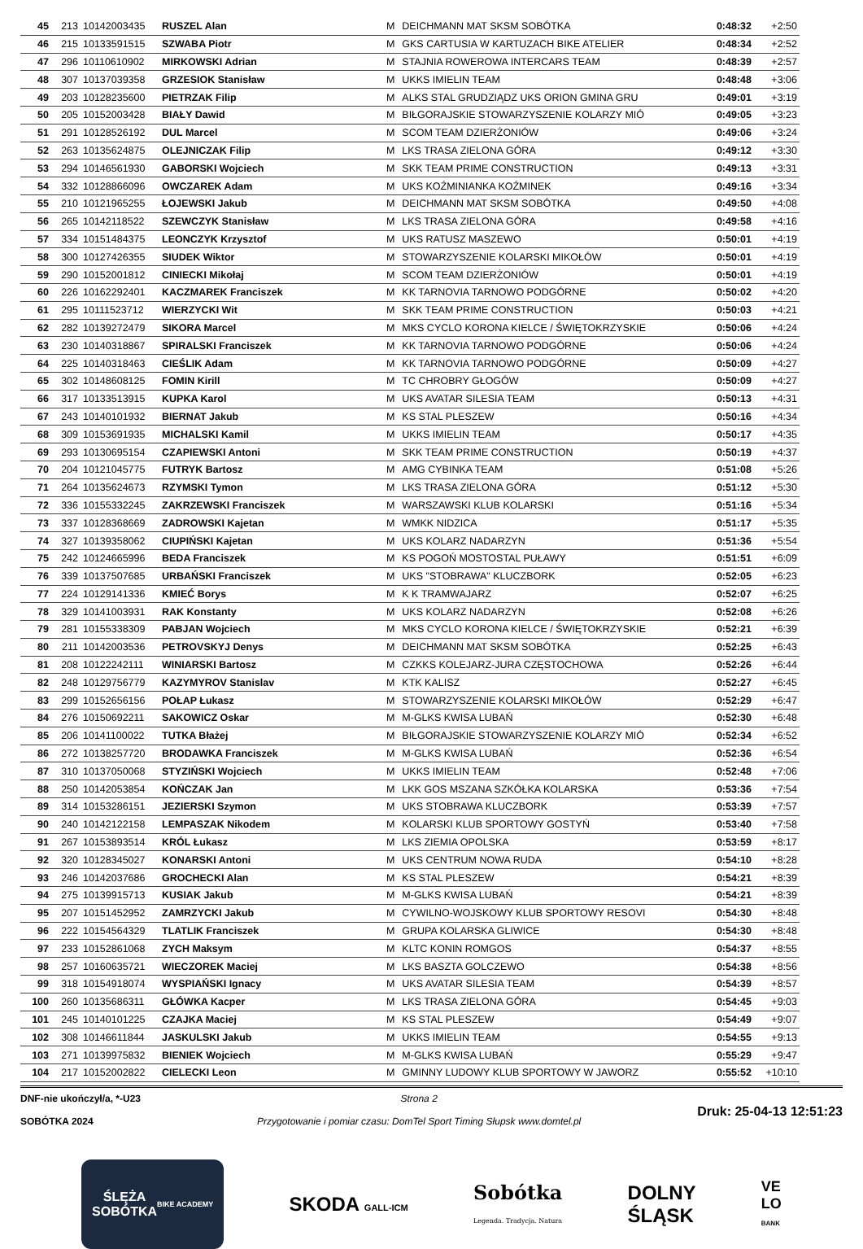| 45 | 213 | 10142003435 | RUSZEL Alan | M | DEICHMANN MAT SKSM SOBÓTKA | 0:48:32 | +2:50 |
| 46 | 215 | 10133591515 | SZWABA Piotr | M | GKS CARTUSIA W KARTUZACH BIKE ATELIER | 0:48:34 | +2:52 |
| 47 | 296 | 10110610902 | MIRKOWSKI Adrian | M | STAJNIA ROWEROWA INTERCARS TEAM | 0:48:39 | +2:57 |
| 48 | 307 | 10137039358 | GRZESIOK Stanisław | M | UKKS IMIELIN TEAM | 0:48:48 | +3:06 |
| 49 | 203 | 10128235600 | PIETRZAK Filip | M | ALKS STAL GRUDZIĄDZ UKS ORION GMINA GRU | 0:49:01 | +3:19 |
| 50 | 205 | 10152003428 | BIAŁY Dawid | M | BIŁGORAJSKIE STOWARZYSZENIE KOLARZY MIÓ | 0:49:05 | +3:23 |
| 51 | 291 | 10128526192 | DUL Marcel | M | SCOM TEAM DZIERŻONIÓW | 0:49:06 | +3:24 |
| 52 | 263 | 10135624875 | OLEJNICZAK Filip | M | LKS TRASA ZIELONA GÓRA | 0:49:12 | +3:30 |
| 53 | 294 | 10146561930 | GABORSKI Wojciech | M | SKK TEAM PRIME CONSTRUCTION | 0:49:13 | +3:31 |
| 54 | 332 | 10128866096 | OWCZAREK Adam | M | UKS KOŹMINIANKA KOŹMINEK | 0:49:16 | +3:34 |
| 55 | 210 | 10121965255 | ŁOJEWSKI Jakub | M | DEICHMANN MAT SKSM SOBÓTKA | 0:49:50 | +4:08 |
| 56 | 265 | 10142118522 | SZEWCZYK Stanisław | M | LKS TRASA ZIELONA GÓRA | 0:49:58 | +4:16 |
| 57 | 334 | 10151484375 | LEONCZYK Krzysztof | M | UKS RATUSZ MASZEWO | 0:50:01 | +4:19 |
| 58 | 300 | 10127426355 | SIUDEK Wiktor | M | STOWARZYSZENIE KOLARSKI MIKOŁÓW | 0:50:01 | +4:19 |
| 59 | 290 | 10152001812 | CINIECKI Mikołaj | M | SCOM TEAM DZIERŻONIÓW | 0:50:01 | +4:19 |
| 60 | 226 | 10162292401 | KACZMAREK Franciszek | M | KK TARNOVIA TARNOWO PODGÓRNE | 0:50:02 | +4:20 |
| 61 | 295 | 10111523712 | WIERZYCKI Wit | M | SKK TEAM PRIME CONSTRUCTION | 0:50:03 | +4:21 |
| 62 | 282 | 10139272479 | SIKORA Marcel | M | MKS CYCLO KORONA KIELCE / ŚWIĘTOKRZYSKIE | 0:50:06 | +4:24 |
| 63 | 230 | 10140318867 | SPIRALSKI Franciszek | M | KK TARNOVIA TARNOWO PODGÓRNE | 0:50:06 | +4:24 |
| 64 | 225 | 10140318463 | CIEŚLIK Adam | M | KK TARNOVIA TARNOWO PODGÓRNE | 0:50:09 | +4:27 |
| 65 | 302 | 10148608125 | FOMIN Kirill | M | TC CHROBRY GŁOGÓW | 0:50:09 | +4:27 |
| 66 | 317 | 10133513915 | KUPKA Karol | M | UKS AVATAR SILESIA TEAM | 0:50:13 | +4:31 |
| 67 | 243 | 10140101932 | BIERNAT Jakub | M | KS STAL PLESZEW | 0:50:16 | +4:34 |
| 68 | 309 | 10153691935 | MICHALSKI Kamil | M | UKKS IMIELIN TEAM | 0:50:17 | +4:35 |
| 69 | 293 | 10130695154 | CZAPIEWSKI Antoni | M | SKK TEAM PRIME CONSTRUCTION | 0:50:19 | +4:37 |
| 70 | 204 | 10121045775 | FUTRYK Bartosz | M | AMG CYBINKA TEAM | 0:51:08 | +5:26 |
| 71 | 264 | 10135624673 | RZYMSKI Tymon | M | LKS TRASA ZIELONA GÓRA | 0:51:12 | +5:30 |
| 72 | 336 | 10155332245 | ZAKRZEWSKI Franciszek | M | WARSZAWSKI KLUB KOLARSKI | 0:51:16 | +5:34 |
| 73 | 337 | 10128368669 | ZADROWSKI Kajetan | M | WMKK NIDZICA | 0:51:17 | +5:35 |
| 74 | 327 | 10139358062 | CIUPIŃSKI Kajetan | M | UKS KOLARZ NADARZYN | 0:51:36 | +5:54 |
| 75 | 242 | 10124665996 | BEDA Franciszek | M | KS POGOŃ MOSTOSTAL PUŁAWY | 0:51:51 | +6:09 |
| 76 | 339 | 10137507685 | URBAŃSKI Franciszek | M | UKS "STOBRAWA" KLUCZBORK | 0:52:05 | +6:23 |
| 77 | 224 | 10129141336 | KMIEĆ Borys | M | K K TRAMWAJARZ | 0:52:07 | +6:25 |
| 78 | 329 | 10141003931 | RAK Konstanty | M | UKS KOLARZ NADARZYN | 0:52:08 | +6:26 |
| 79 | 281 | 10155338309 | PABJAN Wojciech | M | MKS CYCLO KORONA KIELCE / ŚWIĘTOKRZYSKIE | 0:52:21 | +6:39 |
| 80 | 211 | 10142003536 | PETROVSKYJ Denys | M | DEICHMANN MAT SKSM SOBÓTKA | 0:52:25 | +6:43 |
| 81 | 208 | 10122242111 | WINIARSKI Bartosz | M | CZKKS KOLEJARZ-JURA CZĘSTOCHOWA | 0:52:26 | +6:44 |
| 82 | 248 | 10129756779 | KAZYMYROV Stanislav | M | KTK KALISZ | 0:52:27 | +6:45 |
| 83 | 299 | 10152656156 | POŁAP Łukasz | M | STOWARZYSZENIE KOLARSKI MIKOŁÓW | 0:52:29 | +6:47 |
| 84 | 276 | 10150692211 | SAKOWICZ Oskar | M | M-GLKS KWISA LUBAŃ | 0:52:30 | +6:48 |
| 85 | 206 | 10141100022 | TUTKA Błażej | M | BIŁGORAJSKIE STOWARZYSZENIE KOLARZY MIÓ | 0:52:34 | +6:52 |
| 86 | 272 | 10138257720 | BRODAWKA Franciszek | M | M-GLKS KWISA LUBAŃ | 0:52:36 | +6:54 |
| 87 | 310 | 10137050068 | STYZIŃSKI Wojciech | M | UKKS IMIELIN TEAM | 0:52:48 | +7:06 |
| 88 | 250 | 10142053854 | KOŃCZAK Jan | M | LKK GOS MSZANA SZKÓŁKA KOLARSKA | 0:53:36 | +7:54 |
| 89 | 314 | 10153286151 | JEZIERSKI Szymon | M | UKS STOBRAWA KLUCZBORK | 0:53:39 | +7:57 |
| 90 | 240 | 10142122158 | LEMPASZAK Nikodem | M | KOLARSKI KLUB SPORTOWY GOSTYŃ | 0:53:40 | +7:58 |
| 91 | 267 | 10153893514 | KRÓL Łukasz | M | LKS ZIEMIA OPOLSKA | 0:53:59 | +8:17 |
| 92 | 320 | 10128345027 | KONARSKI Antoni | M | UKS CENTRUM NOWA RUDA | 0:54:10 | +8:28 |
| 93 | 246 | 10142037686 | GROCHECKI Alan | M | KS STAL PLESZEW | 0:54:21 | +8:39 |
| 94 | 275 | 10139915713 | KUSIAK Jakub | M | M-GLKS KWISA LUBAŃ | 0:54:21 | +8:39 |
| 95 | 207 | 10151452952 | ZAMRZYCKI Jakub | M | CYWILNO-WOJSKOWY KLUB SPORTOWY RESOVI | 0:54:30 | +8:48 |
| 96 | 222 | 10154564329 | TLATLIK Franciszek | M | GRUPA KOLARSKA GLIWICE | 0:54:30 | +8:48 |
| 97 | 233 | 10152861068 | ZYCH Maksym | M | KLTC KONIN ROMGOS | 0:54:37 | +8:55 |
| 98 | 257 | 10160635721 | WIECZOREK Maciej | M | LKS BASZTA GOLCZEWO | 0:54:38 | +8:56 |
| 99 | 318 | 10154918074 | WYSPIAŃSKI Ignacy | M | UKS AVATAR SILESIA TEAM | 0:54:39 | +8:57 |
| 100 | 260 | 10135686311 | GŁÓWKA Kacper | M | LKS TRASA ZIELONA GÓRA | 0:54:45 | +9:03 |
| 101 | 245 | 10140101225 | CZAJKA Maciej | M | KS STAL PLESZEW | 0:54:49 | +9:07 |
| 102 | 308 | 10146611844 | JASKULSKI Jakub | M | UKKS IMIELIN TEAM | 0:54:55 | +9:13 |
| 103 | 271 | 10139975832 | BIENIEK Wojciech | M | M-GLKS KWISA LUBAŃ | 0:55:29 | +9:47 |
| 104 | 217 | 10152002822 | CIELECKI Leon | M | GMINNY LUDOWY KLUB SPORTOWY W JAWORZ | 0:55:52 | +10:10 |
DNF-nie ukończył/a, *-U23
SOBÓTKA 2024
Strona 2
Przygotowanie i pomiar czasu: DomTel Sport Timing Słupsk www.domtel.pl
Druk: 25-04-13 12:51:23
ŚLĘŻA
SOBÓTKA
BIKE ACADEMY
SKODA GALL-ICM
Sobótka
Legenda. Tradycja. Natura
DOLNY
ŚLĄSK
VE
LO
BANK